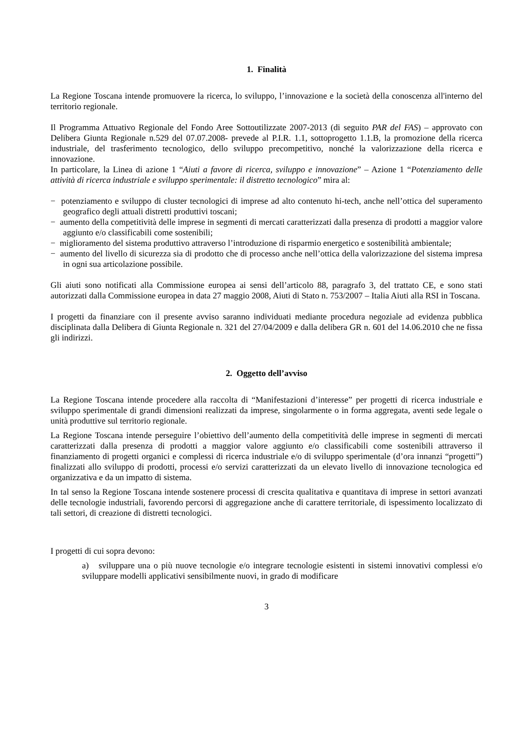1. Finalità
La Regione Toscana intende promuovere la ricerca, lo sviluppo, l’innovazione e la società della conoscenza all'interno del territorio regionale.
Il Programma Attuativo Regionale del Fondo Aree Sottoutilizzate 2007-2013 (di seguito PAR del FAS) – approvato con Delibera Giunta Regionale n.529 del 07.07.2008- prevede al P.I.R. 1.1, sottoprogetto 1.1.B, la promozione della ricerca industriale, del trasferimento tecnologico, dello sviluppo precompetitivo, nonché la valorizzazione della ricerca e innovazione.
In particolare, la Linea di azione 1 “Aiuti a favore di ricerca, sviluppo e innovazione” – Azione 1 “Potenziamento delle attività di ricerca industriale e sviluppo sperimentale: il distretto tecnologico” mira al:
− potenziamento e sviluppo di cluster tecnologici di imprese ad alto contenuto hi-tech, anche nell’ottica del superamento geografico degli attuali distretti produttivi toscani;
− aumento della competitività delle imprese in segmenti di mercati caratterizzati dalla presenza di prodotti a maggior valore aggiunto e/o classificabili come sostenibili;
− miglioramento del sistema produttivo attraverso l’introduzione di risparmio energetico e sostenibilità ambientale;
− aumento del livello di sicurezza sia di prodotto che di processo anche nell’ottica della valorizzazione del sistema impresa in ogni sua articolazione possibile.
Gli aiuti sono notificati alla Commissione europea ai sensi dell’articolo 88, paragrafo 3, del trattato CE, e sono stati autorizzati dalla Commissione europea in data 27 maggio 2008, Aiuti di Stato n. 753/2007 – Italia Aiuti alla RSI in Toscana.
I progetti da finanziare con il presente avviso saranno individuati mediante procedura negoziale ad evidenza pubblica disciplinata dalla Delibera di Giunta Regionale n. 321 del 27/04/2009 e dalla delibera GR n. 601 del 14.06.2010 che ne fissa gli indirizzi.
2. Oggetto dell’avviso
La Regione Toscana intende procedere alla raccolta di “Manifestazioni d’interesse” per progetti di ricerca industriale e sviluppo sperimentale di grandi dimensioni realizzati da imprese, singolarmente o in forma aggregata, aventi sede legale o unità produttive sul territorio regionale.
La Regione Toscana intende perseguire l’obiettivo dell’aumento della competitività delle imprese in segmenti di mercati caratterizzati dalla presenza di prodotti a maggior valore aggiunto e/o classificabili come sostenibili attraverso il finanziamento di progetti organici e complessi di ricerca industriale e/o di sviluppo sperimentale (d’ora innanzi “progetti”) finalizzati allo sviluppo di prodotti, processi e/o servizi caratterizzati da un elevato livello di innovazione tecnologica ed organizzativa e da un impatto di sistema.
In tal senso la Regione Toscana intende sostenere processi di crescita qualitativa e quantitava di imprese in settori avanzati delle tecnologie industriali, favorendo percorsi di aggregazione anche di carattere territoriale, di ispessimento localizzato di tali settori, di creazione di distretti tecnologici.
I progetti di cui sopra devono:
a) sviluppare una o più nuove tecnologie e/o integrare tecnologie esistenti in sistemi innovativi complessi e/o sviluppare modelli applicativi sensibilmente nuovi, in grado di modificare
3